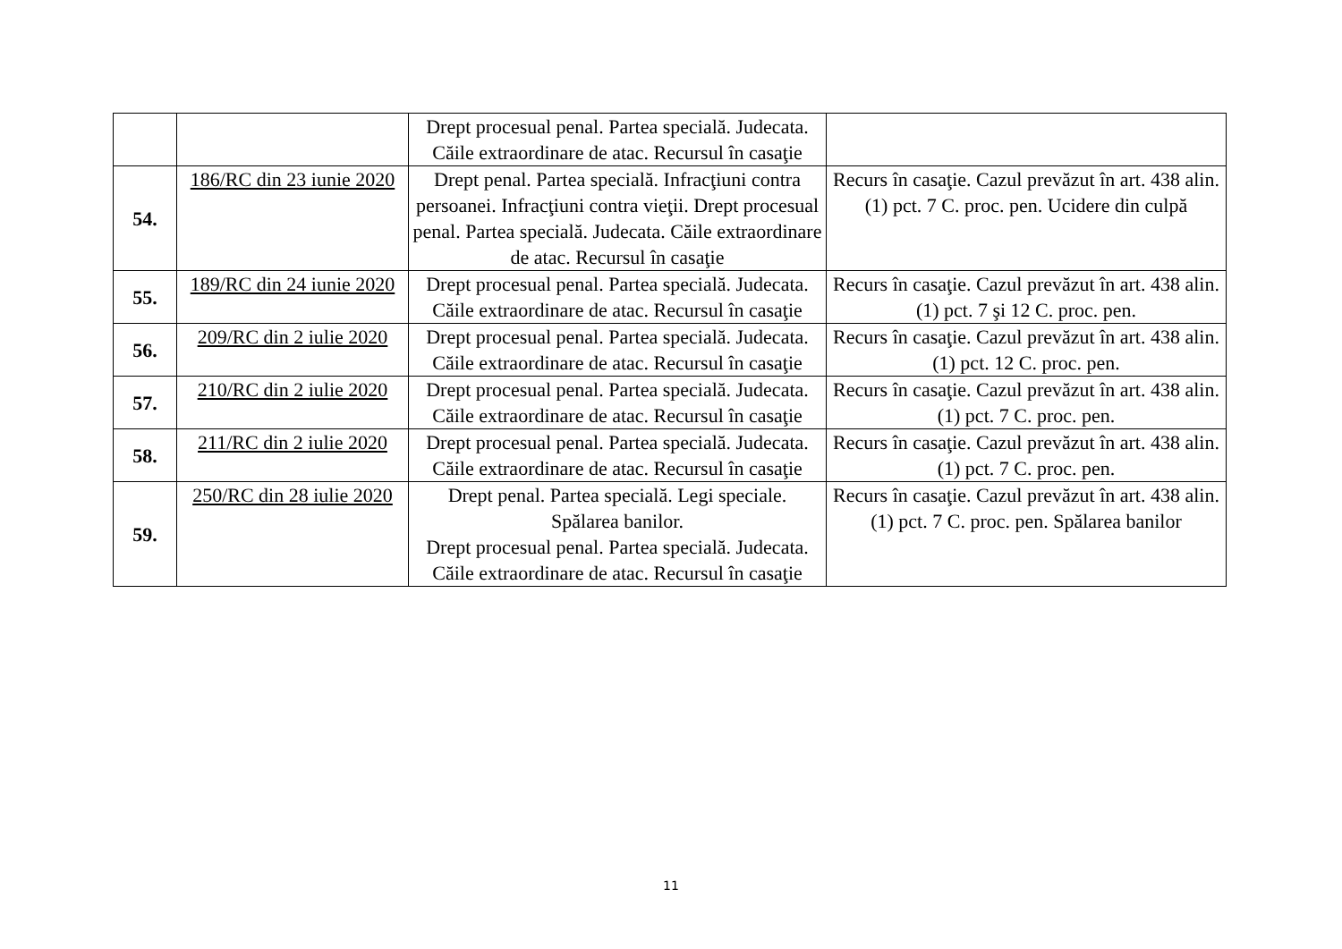| | | Drept procesual penal. Partea specială. Judecata. Căile extraordinare de atac. Recursul în casaţie | |
| 54. | 186/RC din 23 iunie 2020 | Drept penal. Partea specială. Infracţiuni contra persoanei. Infracţiuni contra vieţii. Drept procesual penal. Partea specială. Judecata. Căile extraordinare de atac. Recursul în casaţie | Recurs în casaţie. Cazul prevăzut în art. 438 alin. (1) pct. 7 C. proc. pen. Ucidere din culpă |
| 55. | 189/RC din 24 iunie 2020 | Drept procesual penal. Partea specială. Judecata. Căile extraordinare de atac. Recursul în casaţie | Recurs în casaţie. Cazul prevăzut în art. 438 alin. (1) pct. 7 şi 12 C. proc. pen. |
| 56. | 209/RC din 2 iulie 2020 | Drept procesual penal. Partea specială. Judecata. Căile extraordinare de atac. Recursul în casaţie | Recurs în casaţie. Cazul prevăzut în art. 438 alin. (1) pct. 12 C. proc. pen. |
| 57. | 210/RC din 2 iulie 2020 | Drept procesual penal. Partea specială. Judecata. Căile extraordinare de atac. Recursul în casaţie | Recurs în casaţie. Cazul prevăzut în art. 438 alin. (1) pct. 7 C. proc. pen. |
| 58. | 211/RC din 2 iulie 2020 | Drept procesual penal. Partea specială. Judecata. Căile extraordinare de atac. Recursul în casaţie | Recurs în casaţie. Cazul prevăzut în art. 438 alin. (1) pct. 7 C. proc. pen. |
| 59. | 250/RC din 28 iulie 2020 | Drept penal. Partea specială. Legi speciale. Spălarea banilor. Drept procesual penal. Partea specială. Judecata. Căile extraordinare de atac. Recursul în casaţie | Recurs în casaţie. Cazul prevăzut în art. 438 alin. (1) pct. 7 C. proc. pen. Spălarea banilor |
11